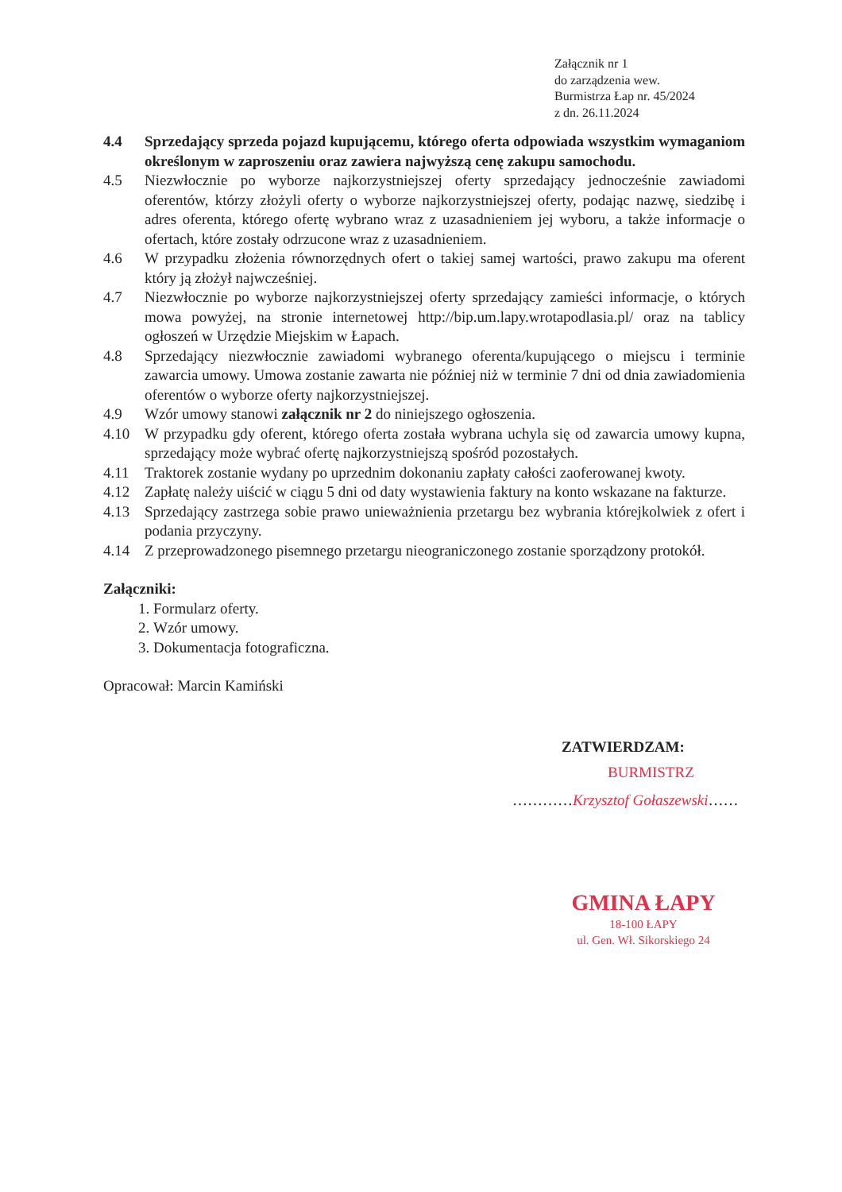Załącznik nr 1
do zarządzenia wew.
Burmistrza Łap nr. 45/2024
z dn. 26.11.2024
4.4 Sprzedający sprzeda pojazd kupującemu, którego oferta odpowiada wszystkim wymaganiom określonym w zaproszeniu oraz zawiera najwyższą cenę zakupu samochodu.
4.5 Niezwłocznie po wyborze najkorzystniejszej oferty sprzedający jednocześnie zawiadomi oferentów, którzy złożyli oferty o wyborze najkorzystniejszej oferty, podając nazwę, siedzibę i adres oferenta, którego ofertę wybrano wraz z uzasadnieniem jej wyboru, a także informacje o ofertach, które zostały odrzucone wraz z uzasadnieniem.
4.6 W przypadku złożenia równorzędnych ofert o takiej samej wartości, prawo zakupu ma oferent który ją złożył najwcześniej.
4.7 Niezwłocznie po wyborze najkorzystniejszej oferty sprzedający zamieści informacje, o których mowa powyżej, na stronie internetowej http://bip.um.lapy.wrotapodlasia.pl/ oraz na tablicy ogłoszeń w Urzędzie Miejskim w Łapach.
4.8 Sprzedający niezwłocznie zawiadomi wybranego oferenta/kupującego o miejscu i terminie zawarcia umowy. Umowa zostanie zawarta nie później niż w terminie 7 dni od dnia zawiadomienia oferentów o wyborze oferty najkorzystniejszej.
4.9 Wzór umowy stanowi załącznik nr 2 do niniejszego ogłoszenia.
4.10 W przypadku gdy oferent, którego oferta została wybrana uchyla się od zawarcia umowy kupna, sprzedający może wybrać ofertę najkorzystniejszą spośród pozostałych.
4.11 Traktorek zostanie wydany po uprzednim dokonaniu zapłaty całości zaoferowanej kwoty.
4.12 Zapłatę należy uiścić w ciągu 5 dni od daty wystawienia faktury na konto wskazane na fakturze.
4.13 Sprzedający zastrzega sobie prawo unieważnienia przetargu bez wybrania którejkolwiek z ofert i podania przyczyny.
4.14 Z przeprowadzonego pisemnego przetargu nieograniczonego zostanie sporządzony protokół.
Załączniki:
1. Formularz oferty.
2. Wzór umowy.
3. Dokumentacja fotograficzna.
Opracował: Marcin Kamiński
ZATWIERDZAM:
BURMISTRZ
…………Krzysztof Gołaszewski……
GMINA ŁAPY
18-100 ŁAPY
ul. Gen. Wł. Sikorskiego 24